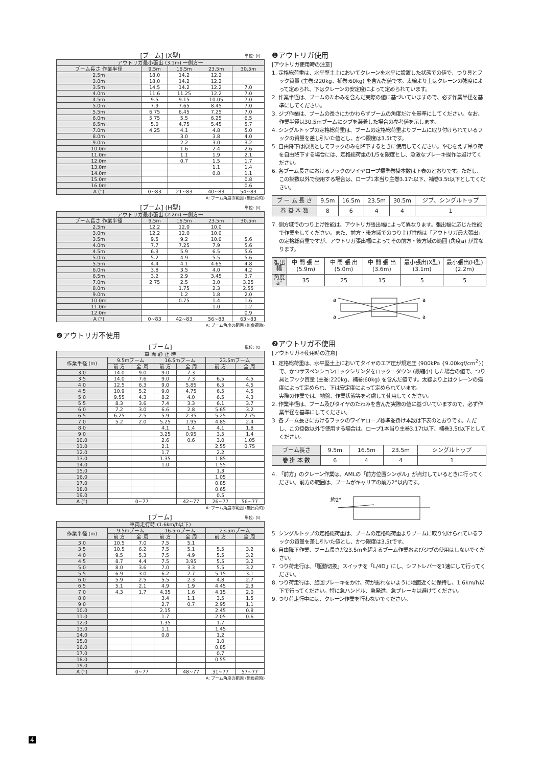[ブーム] (X型) 単位: (t)
| アウトリガ最小張出 (3.1m) 一側方一 | | | | |
| --- | --- | --- | --- | --- |
| ブーム長さ 作業半径 | 9.5m | 16.5m | 23.5m | 30.5m |
| 2.5m | 18.0 | 14.2 | 12.2 | |
| 3.0m | 18.0 | 14.2 | 12.2 | |
| 3.5m | 14.5 | 14.2 | 12.2 | 7.0 |
| 4.0m | 11.6 | 11.25 | 12.2 | 7.0 |
| 4.5m | 9.5 | 9.15 | 10.05 | 7.0 |
| 5.0m | 7.9 | 7.65 | 8.45 | 7.0 |
| 5.5m | 6.75 | 6.45 | 7.25 | 7.0 |
| 6.0m | 5.75 | 5.5 | 6.25 | 6.5 |
| 6.5m | 5.0 | 4.75 | 5.45 | 5.7 |
| 7.0m | 4.25 | 4.1 | 4.8 | 5.0 |
| 8.0m | | 3.0 | 3.8 | 4.0 |
| 9.0m | | 2.2 | 3.0 | 3.2 |
| 10.0m | | 1.6 | 2.4 | 2.6 |
| 11.0m | | 1.1 | 1.9 | 2.1 |
| 12.0m | | 0.7 | 1.5 | 1.7 |
| 13.0m | | | 1.1 | 1.4 |
| 14.0m | | | 0.8 | 1.1 |
| 15.0m | | | | 0.8 |
| 16.0m | | | | 0.6 |
| A (°) | 0~83 | 21~83 | 40~83 | 54~83 |
A: ブーム角度の範囲 (無負荷時)
[ブーム] (H型) 単位: (t)
| アウトリガ最小張出 (2.2m) 一側方一 | | | | |
| --- | --- | --- | --- | --- |
| ブーム長さ 作業半径 | 9.5m | 16.5m | 23.5m | 30.5m |
| 2.5m | 12.2 | 12.0 | 10.0 | |
| 3.0m | 12.2 | 12.0 | 10.0 | |
| 3.5m | 9.5 | 9.2 | 10.0 | 5.6 |
| 4.0m | 7.7 | 7.25 | 7.9 | 5.6 |
| 4.5m | 6.3 | 5.9 | 6.5 | 5.6 |
| 5.0m | 5.2 | 4.9 | 5.5 | 5.6 |
| 5.5m | 4.4 | 4.1 | 4.65 | 4.8 |
| 6.0m | 3.8 | 3.5 | 4.0 | 4.2 |
| 6.5m | 3.2 | 2.9 | 3.45 | 3.7 |
| 7.0m | 2.75 | 2.5 | 3.0 | 3.25 |
| 8.0m | | 1.75 | 2.3 | 2.55 |
| 9.0m | | 1.2 | 1.8 | 2.0 |
| 10.0m | | 0.75 | 1.4 | 1.6 |
| 11.0m | | | 1.0 | 1.2 |
| 12.0m | | | | 0.9 |
| A (°) | 0~83 | 42~83 | 56~83 | 63~83 |
A: ブーム角度の範囲 (無負荷時)
❷アウトリガ不使用
[ブーム] 単位: (t)
| 車 両 静 止 時 | | | | | | |
| --- | --- | --- | --- | --- | --- | --- |
| 作業半径 (m) | 9.5mブーム | | 16.5mブーム | | 23.5mブーム | |
| | 前 方 | 全 周 | 前 方 | 全 周 | 前 方 | 全 周 |
| 3.0 | 14.0 | 9.0 | 9.0 | 7.3 | | |
| 3.5 | 14.0 | 7.6 | 9.0 | 7.3 | 6.5 | 4.5 |
| 4.0 | 12.5 | 6.3 | 9.0 | 5.85 | 6.5 | 4.5 |
| 4.5 | 10.9 | 5.2 | 9.0 | 4.75 | 6.5 | 4.5 |
| 5.0 | 9.55 | 4.3 | 8.2 | 4.0 | 6.5 | 4.3 |
| 5.5 | 8.3 | 3.6 | 7.4 | 3.3 | 6.1 | 3.7 |
| 6.0 | 7.2 | 3.0 | 6.6 | 2.8 | 5.65 | 3.2 |
| 6.5 | 6.25 | 2.5 | 5.9 | 2.35 | 5.25 | 2.75 |
| 7.0 | 5.2 | 2.0 | 5.25 | 1.95 | 4.85 | 2.4 |
| 8.0 | | | 4.1 | 1.4 | 4.1 | 1.8 |
| 9.0 | | | 3.25 | 0.95 | 3.5 | 1.4 |
| 10.0 | | | 2.6 | 0.6 | 3.0 | 1.05 |
| 11.0 | | | 2.1 | | 2.55 | 0.75 |
| 12.0 | | | 1.7 | | 2.2 | |
| 13.0 | | | 1.35 | | 1.85 | |
| 14.0 | | | 1.0 | | 1.55 | |
| 15.0 | | | | | 1.3 | |
| 16.0 | | | | | 1.05 | |
| 17.0 | | | | | 0.85 | |
| 18.0 | | | | | 0.65 | |
| 19.0 | | | | | 0.5 | |
| A (°) | 0~77 | | | 42~77 | 26~77 | 56~77 |
A: ブーム角度の範囲 (無負荷時)
[ブーム] 単位: (t)
| 車両走行時 (1.6km/h以下) | | | | | | |
| --- | --- | --- | --- | --- | --- | --- |
| 作業半径 (m) | 9.5mブーム | | 16.5mブーム | | 23.5mブーム | |
| | 前 方 | 全 周 | 前 方 | 全 周 | 前 方 | 全 周 |
| 3.0 | 10.5 | 7.0 | 7.5 | 5.1 | | |
| 3.5 | 10.5 | 6.2 | 7.5 | 5.1 | 5.5 | 3.2 |
| 4.0 | 9.5 | 5.3 | 7.5 | 4.9 | 5.5 | 3.2 |
| 4.5 | 8.7 | 4.4 | 7.5 | 3.95 | 5.5 | 3.2 |
| 5.0 | 8.0 | 3.6 | 7.0 | 3.3 | 5.5 | 3.2 |
| 5.5 | 6.9 | 3.0 | 6.2 | 2.7 | 5.15 | 3.1 |
| 6.0 | 5.9 | 2.5 | 5.5 | 2.3 | 4.8 | 2.7 |
| 6.5 | 5.1 | 2.1 | 4.9 | 1.9 | 4.45 | 2.3 |
| 7.0 | 4.3 | 1.7 | 4.35 | 1.6 | 4.15 | 2.0 |
| 8.0 | | | 3.4 | 1.1 | 3.5 | 1.5 |
| 9.0 | | | 2.7 | 0.7 | 2.95 | 1.1 |
| 10.0 | | | 2.15 | | 2.45 | 0.8 |
| 11.0 | | | 1.7 | | 2.05 | 0.6 |
| 12.0 | | | 1.35 | | 1.7 | |
| 13.0 | | | 1.1 | | 1.45 | |
| 14.0 | | | 0.8 | | 1.2 | |
| 15.0 | | | | | 1.0 | |
| 16.0 | | | | | 0.85 | |
| 17.0 | | | | | 0.7 | |
| 18.0 | | | | | 0.55 | |
| 19.0 | | | | | | |
| A (°) | 0~77 | | | 48~77 | 31~77 | 57~77 |
A: ブーム角度の範囲 (無負荷時)
❶アウトリガ使用
[アウトリガ使用時の注意]
1. 定格総荷重は、水平堅土上においてクレーンを水平に設置した状態での値で、つり具とフック質量 (主巻:220kg、補巻:60kg) を含んだ値です。太線より上はクレーンの強度によって定められ、下はクレーンの安定度によって定められています。
2. 作業半径は、ブームのたわみを含んだ実際の値に基づいていますので、必ず作業半径を基準にしてください。
3. ジブ作業は、ブームの長さにかかわらずブームの角度だけを基準にしてください。なお、作業半径は30.5mブームにジブを装着した場合の参考値を示します。
4. シングルトップの定格総荷重は、ブームの定格総荷重よりブームに取り付けられているフックの質量を差し引いた値とし、かつ限度は3.5tです。
5. 自由降下は原則としてフックのみを降下するときに使用してください。やむをえず吊り荷を自由降下する場合には、定格総荷重の1/5を限度とし、急激なブレーキ操作は避けてください。
6. 各ブーム長さにおけるフックのワイヤロープ標準巻掛本数は下表のとおりです。ただし、この掛数以外で使用する場合は、ロープ1本当り主巻3.17t以下、補巻3.5t以下としてください。
| ブ ー ム 長 さ | 9.5m | 16.5m | 23.5m | 30.5m | ジブ、シングルトップ |
| 巻 掛 本 数 | 8 | 6 | 4 | 4 | 1 |
7. 側方域でのつり上げ性能は、アウトリガ張出幅によって異なります。張出幅に応じた性能で作業をしてください。また、前方・後方域でのつり上げ性能は「アウトリガ最大張出」の定格総荷重ですが、アウトリガ張出幅によってその前方・後方域の範囲 (角度a) が異なります。
| 張出幅 | 中 間 張 出 (5.9m) | 中 間 張 出 (5.0m) | 中 間 張 出 (3.6m) | 最小張出(X型) (3.1m) | 最小張出(H型) (2.2m) |
| 角度a° | 35 | 25 | 15 | 5 | 5 |
a
a
a
a
❷アウトリガ不使用
[アウトリガ不使用時の注意]
1. 定格総荷重は、水平堅土上においてタイヤのエア圧が規定圧 (900kPa {9.00kgf/cm<sup>2</sup>}) で、かつサスペンションロックシリンダをロックーダウン (最縮小) した場合の値で、つり具とフック質量 (主巻:220kg、補巻:60kg) を含んだ値です。太線より上はクレーンの強度によって定められ、下は安定度によって定められています。
実際の作業では、地盤、作業状態等を考慮して使用してください。
2. 作業半径は、ブーム及びタイヤのたわみを含んだ実際の値に基づいていますので、必ず作業半径を基準にしてください。
3. 各ブーム長さにおけるフックのワイヤロープ標準巻掛け本数は下表のとおりです。ただし、この掛数以外で使用する場合は、ロープ1本当り主巻3.17t以下、補巻3.5t以下としてください。
| ブーム長さ | 9.5m | 16.5m | 23.5m | シングルトップ |
| 巻 掛 本 数 | 6 | 4 | 4 | 1 |
4. 「前方」のクレーン作業は、AMLの「前方位置シンボル」が点灯しているときに行ってください。前方の範囲は、ブームがキャリアの前方2°以内です。
約2°
5. シングルトップの定格総荷重は、ブームの定格総荷重よりブームに取り付けられているフックの質量を差し引いた値とし、かつ限度は3.5tです。
6. 自由降下作業、ブーム長さが23.5mを超えるブーム作業およびジブの使用はしないでください。
7. つり荷走行は、「駆動切換」スイッチを「L/4D」にし、シフトレバーを1速にして行ってください。
8. つり荷走行は、旋回ブレーキをかけ、荷が振れないように地面近くに保持し、1.6km/h以下で行ってください。特に急ハンドル、急発進、急ブレーキは避けてください。
9. つり荷走行中には、クレーン作業を行わないでください。
4